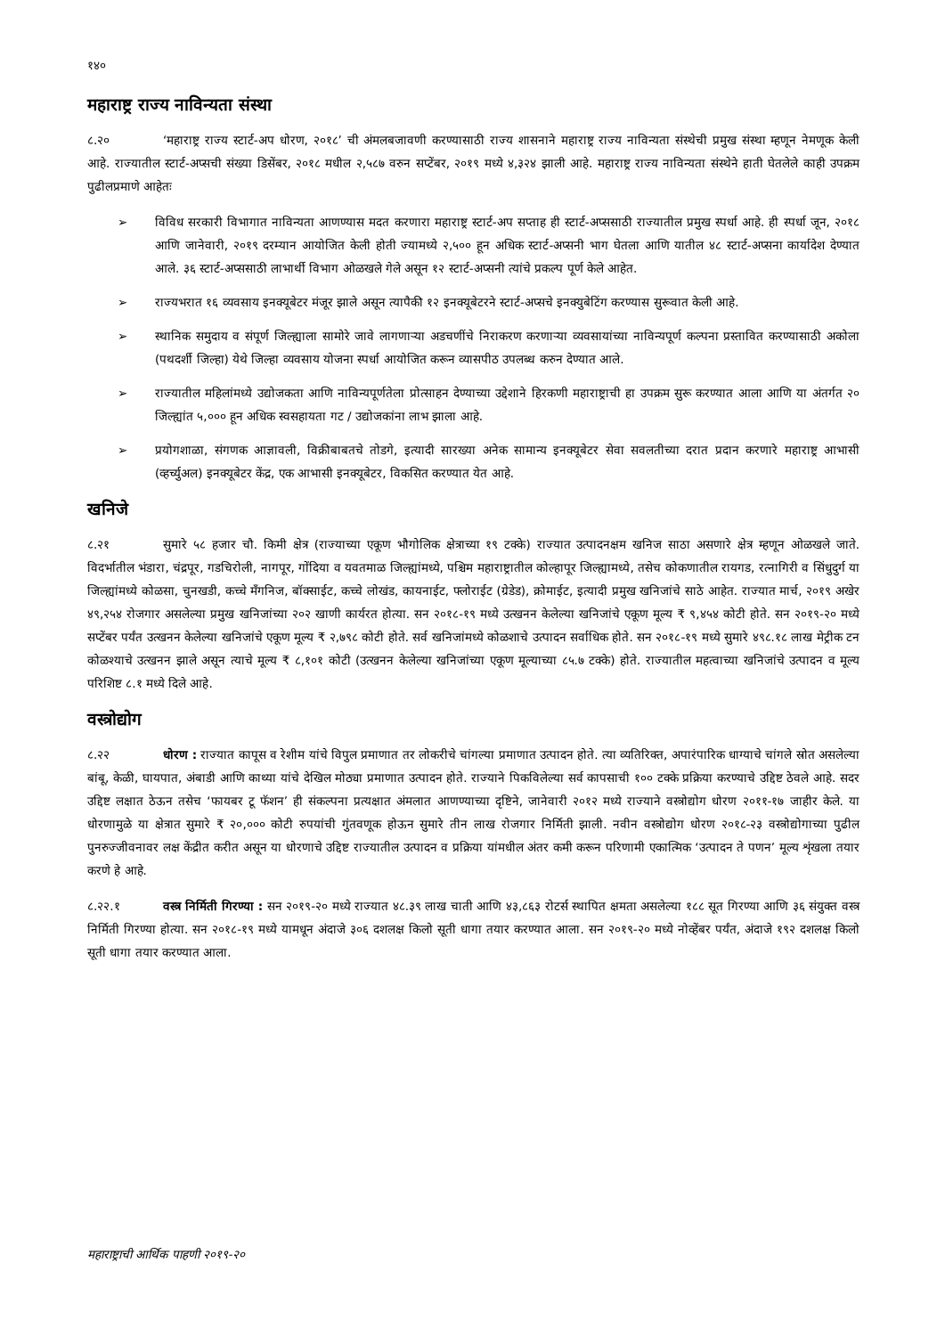१४०
महाराष्ट्र राज्य नाविन्यता संस्था
८.२० ‘महाराष्ट्र राज्य स्टार्ट-अप धोरण, २०१८’ ची अंमलबजावणी करण्यासाठी राज्य शासनाने महाराष्ट्र राज्य नाविन्यता संस्थेची प्रमुख संस्था म्हणून नेमणूक केली आहे. राज्यातील स्टार्ट-अप्सची संख्या डिसेंबर, २०१८ मधील २,५८७ वरुन सप्टेंबर, २०१९ मध्ये ४,३२४ झाली आहे. महाराष्ट्र राज्य नाविन्यता संस्थेने हाती घेतलेले काही उपक्रम पुढीलप्रमाणे आहेतः
➢ विविध सरकारी विभागात नाविन्यता आणण्यास मदत करणारा महाराष्ट्र स्टार्ट-अप सप्ताह ही स्टार्ट-अप्ससाठी राज्यातील प्रमुख स्पर्धा आहे. ही स्पर्धा जून, २०१८ आणि जानेवारी, २०१९ दरम्यान आयोजित केली होती ज्यामध्ये २,५०० हून अधिक स्टार्ट-अप्सनी भाग घेतला आणि यातील ४८ स्टार्ट-अप्सना कार्यादेश देण्यात आले. ३६ स्टार्ट-अप्ससाठी लाभार्थी विभाग ओळखले गेले असून १२ स्टार्ट-अप्सनी त्यांचे प्रकल्प पूर्ण केले आहेत.
➢ राज्यभरात १६ व्यवसाय इनक्यूबेटर मंजूर झाले असून त्यापैकी १२ इनक्यूबेटरने स्टार्ट-अप्सचे इनक्युबेटिंग करण्यास सुरूवात केली आहे.
➢ स्थानिक समुदाय व संपूर्ण जिल्ह्याला सामोरे जावे लागणाऱ्या अडचणींचे निराकरण करणाऱ्या व्यवसायांच्या नाविन्यपूर्ण कल्पना प्रस्तावित करण्यासाठी अकोला (पथदर्शी जिल्हा) येथे जिल्हा व्यवसाय योजना स्पर्धा आयोजित करून व्यासपीठ उपलब्ध करुन देण्यात आले.
➢ राज्यातील महिलांमध्ये उद्योजकता आणि नाविन्यपूर्णतेला प्रोत्साहन देण्याच्या उद्देशाने हिरकणी महाराष्ट्राची हा उपक्रम सुरू करण्यात आला आणि या अंतर्गत २० जिल्ह्यांत ५,००० हून अधिक स्वसहायता गट / उद्योजकांना लाभ झाला आहे.
➢ प्रयोगशाळा, संगणक आज्ञावली, विक्रीबाबतचे तोडगे, इत्यादी सारख्या अनेक सामान्य इनक्यूबेटर सेवा सवलतीच्या दरात प्रदान करणारे महाराष्ट्र आभासी (व्हर्च्युअल) इनक्यूबेटर केंद्र, एक आभासी इनक्यूबेटर, विकसित करण्यात येत आहे.
खनिजे
८.२१ सुमारे ५८ हजार चौ. किमी क्षेत्र (राज्याच्या एकूण भौगोलिक क्षेत्राच्या १९ टक्के) राज्यात उत्पादनक्षम खनिज साठा असणारे क्षेत्र म्हणून ओळखले जाते. विदर्भातील भंडारा, चंद्रपूर, गडचिरोली, नागपूर, गोंदिया व यवतमाळ जिल्ह्यांमध्ये, पश्चिम महाराष्ट्रातील कोल्हापूर जिल्ह्यामध्ये, तसेच कोकणातील रायगड, रत्नागिरी व सिंधुदुर्ग या जिल्ह्यांमध्ये कोळसा, चुनखडी, कच्चे मँगनिज, बॉक्साईट, कच्चे लोखंड, कायनाईट, फ्लोराईट (ग्रेडेड), क्रोमाईट, इत्यादी प्रमुख खनिजांचे साठे आहेत. राज्यात मार्च, २०१९ अखेर ४९,२५४ रोजगार असलेल्या प्रमुख खनिजांच्या २०२ खाणी कार्यरत होत्या. सन २०१८-१९ मध्ये उत्खनन केलेल्या खनिजांचे एकूण मूल्य ₹ ९,४५४ कोटी होते. सन २०१९-२० मध्ये सप्टेंबर पर्यंत उत्खनन केलेल्या खनिजांचे एकूण मूल्य ₹ २,७९८ कोटी होते. सर्व खनिजांमध्ये कोळशाचे उत्पादन सर्वाधिक होते. सन २०१८-१९ मध्ये सुमारे ४९८.१८ लाख मेट्रीक टन कोळश्याचे उत्खनन झाले असून त्याचे मूल्य ₹ ८,१०१ कोटी (उत्खनन केलेल्या खनिजांच्या एकूण मूल्याच्या ८५.७ टक्के) होते. राज्यातील महत्वाच्या खनिजांचे उत्पादन व मूल्य परिशिष्ट ८.१ मध्ये दिले आहे.
वस्त्रोद्योग
८.२२ धोरण : राज्यात कापूस व रेशीम यांचे विपुल प्रमाणात तर लोकरीचे चांगल्या प्रमाणात उत्पादन होते. त्या व्यतिरिक्त, अपारंपारिक धाग्याचे चांगले स्रोत असलेल्या बांबू, केळी, घायपात, अंबाडी आणि काथ्या यांचे देखिल मोठ्या प्रमाणात उत्पादन होते. राज्याने पिकविलेल्या सर्व कापसाची १०० टक्के प्रक्रिया करण्याचे उद्दिष्ट ठेवले आहे. सदर उद्दिष्ट लक्षात ठेऊन तसेच ‘फायबर टू फॅशन’ ही संकल्पना प्रत्यक्षात अंमलात आणण्याच्या दृष्टिने, जानेवारी २०१२ मध्ये राज्याने वस्त्रोद्योग धोरण २०११-१७ जाहीर केले. या धोरणामुळे या क्षेत्रात सुमारे ₹ २०,००० कोटी रुपयांची गुंतवणूक होऊन सुमारे तीन लाख रोजगार निर्मिती झाली. नवीन वस्त्रोद्योग धोरण २०१८-२३ वस्त्रोद्योगाच्या पुढील पुनरुज्जीवनावर लक्ष केंद्रीत करीत असून या धोरणाचे उद्दिष्ट राज्यातील उत्पादन व प्रक्रिया यांमधील अंतर कमी करून परिणामी एकात्मिक ‘उत्पादन ते पणन’ मूल्य शृंखला तयार करणे हे आहे.
८.२२.१ वस्त्र निर्मिती गिरण्या : सन २०१९-२० मध्ये राज्यात ४८.३९ लाख चाती आणि ४३,८६३ रोटर्स स्थापित क्षमता असलेल्या १८८ सूत गिरण्या आणि ३६ संयुक्त वस्त्र निर्मिती गिरण्या होत्या. सन २०१८-१९ मध्ये यामधून अंदाजे ३०६ दशलक्ष किलो सूती धागा तयार करण्यात आला. सन २०१९-२० मध्ये नोव्हेंबर पर्यंत, अंदाजे १९२ दशलक्ष किलो सूती धागा तयार करण्यात आला.
महाराष्ट्राची आर्थिक पाहणी २०१९-२०